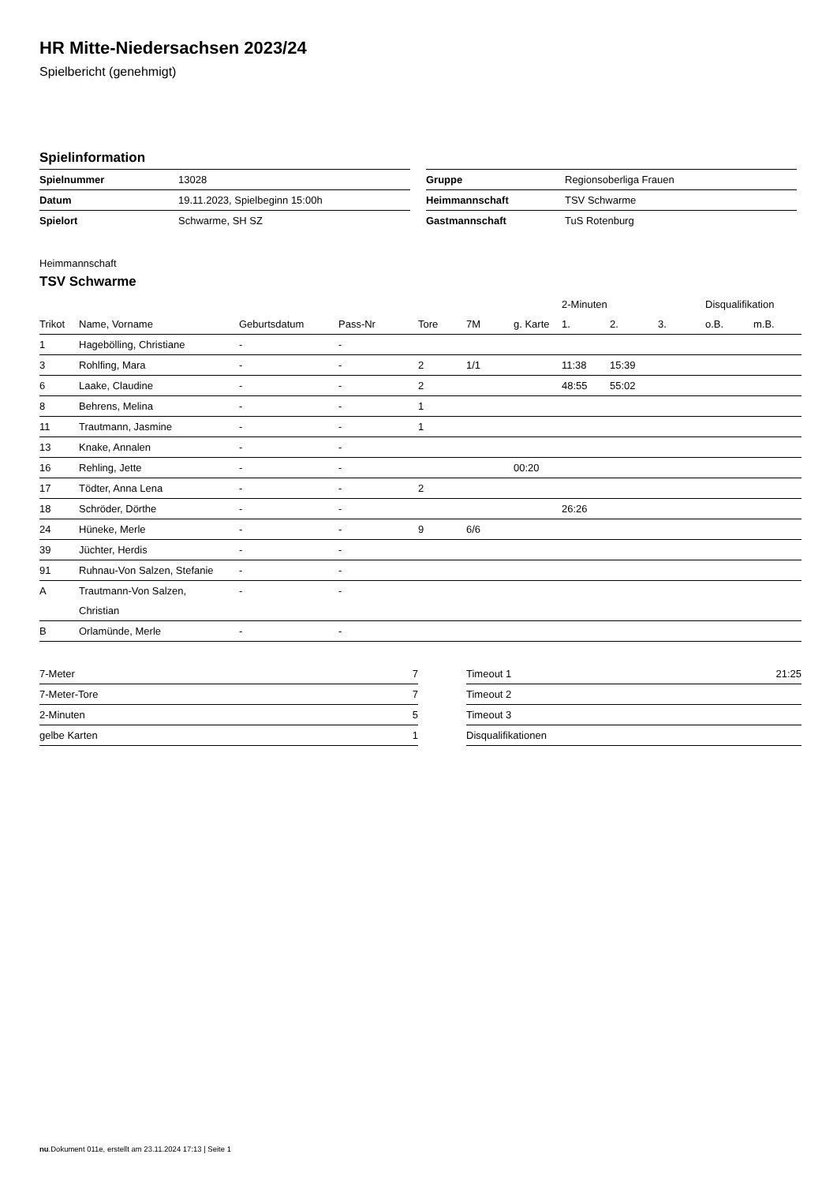HR Mitte-Niedersachsen 2023/24
Spielbericht (genehmigt)
Spielinformation
| Spielnummer | 13028 |
| Datum | 19.11.2023, Spielbeginn 15:00h |
| Spielort | Schwarme, SH SZ |
| Gruppe | Regionsoberliga Frauen |
| Heimmannschaft | TSV Schwarme |
| Gastmannschaft | TuS Rotenburg |
Heimmannschaft
TSV Schwarme
| | | | | | | | 2-Minuten | | | Disqualifikation | |
| --- | --- | --- | --- | --- | --- | --- | --- | --- | --- | --- | --- |
| Trikot | Name, Vorname | Geburtsdatum | Pass-Nr | Tore | 7M | g. Karte | 1. | 2. | 3. | o.B. | m.B. |
| 1 | Hagebölling, Christiane | - | - | | | | | | | | |
| 3 | Rohlfing, Mara | - | - | 2 | 1/1 | | 11:38 | 15:39 | | | |
| 6 | Laake, Claudine | - | - | 2 | | | 48:55 | 55:02 | | | |
| 8 | Behrens, Melina | - | - | 1 | | | | | | | |
| 11 | Trautmann, Jasmine | - | - | 1 | | | | | | | |
| 13 | Knake, Annalen | - | - | | | | | | | | |
| 16 | Rehling, Jette | - | - | | | 00:20 | | | | | |
| 17 | Tödter, Anna Lena | - | - | 2 | | | | | | | |
| 18 | Schröder, Dörthe | - | - | | | | 26:26 | | | | |
| 24 | Hüneke, Merle | - | - | 9 | 6/6 | | | | | | |
| 39 | Jüchter, Herdis | - | - | | | | | | | | |
| 91 | Ruhnau-Von Salzen, Stefanie | - | - | | | | | | | | |
| A | Trautmann-Von Salzen, Christian | - | - | | | | | | | | |
| B | Orlamünde, Merle | - | - | | | | | | | | |
| 7-Meter | 7 |
| 7-Meter-Tore | 7 |
| 2-Minuten | 5 |
| gelbe Karten | 1 |
| Timeout 1 | 21:25 |
| Timeout 2 | |
| Timeout 3 | |
| Disqualifikationen | |
nu.Dokument 011e, erstellt am 23.11.2024 17:13 | Seite 1